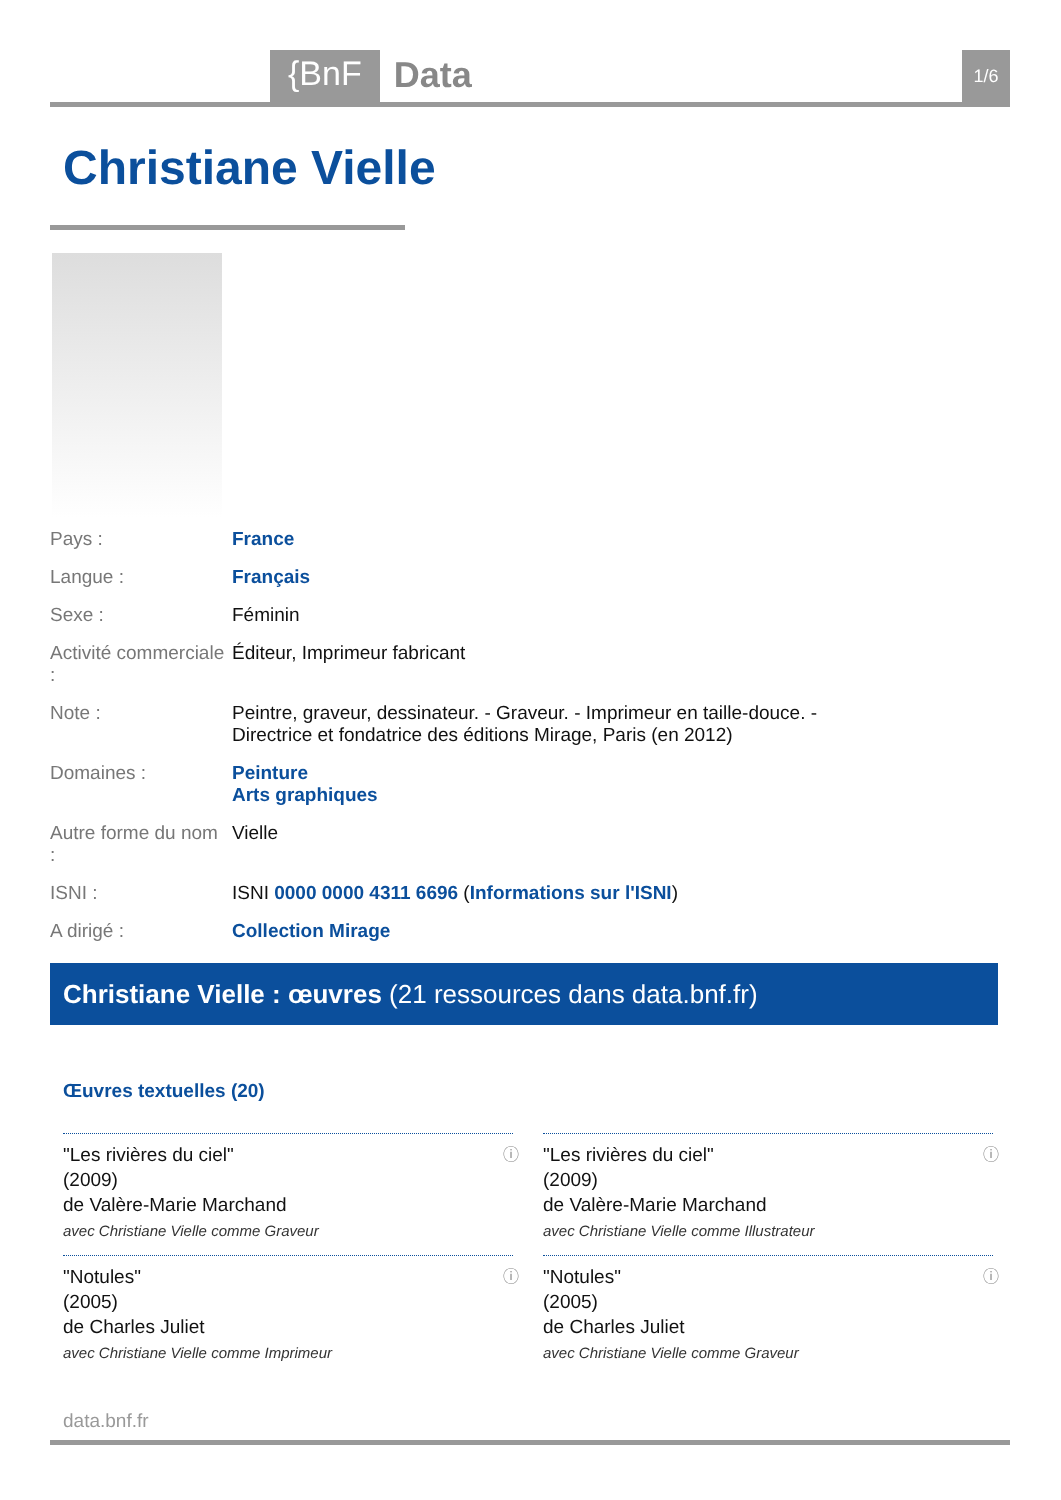{BnF Data 1/6
Christiane Vielle
| Pays : | France |
| Langue : | Français |
| Sexe : | Féminin |
| Activité commerciale : | Éditeur, Imprimeur fabricant |
| Note : | Peintre, graveur, dessinateur. - Graveur. - Imprimeur en taille-douce. - Directrice et fondatrice des éditions Mirage, Paris (en 2012) |
| Domaines : | Peinture Arts graphiques |
| Autre forme du nom : | Vielle |
| ISNI : | ISNI 0000 0000 4311 6696 ( Informations sur l'ISNI ) |
| A dirigé : | Collection Mirage |
Christiane Vielle : œuvres (21 ressources dans data.bnf.fr)
Œuvres textuelles (20)
ⓘ "Les rivières du ciel"
(2009)
de Valère-Marie Marchand
avec Christiane Vielle comme Graveur
ⓘ "Les rivières du ciel"
(2009)
de Valère-Marie Marchand
avec Christiane Vielle comme Illustrateur
ⓘ "Notules"
(2005)
de Charles Juliet
avec Christiane Vielle comme Imprimeur
ⓘ "Notules"
(2005)
de Charles Juliet
avec Christiane Vielle comme Graveur
data.bnf.fr